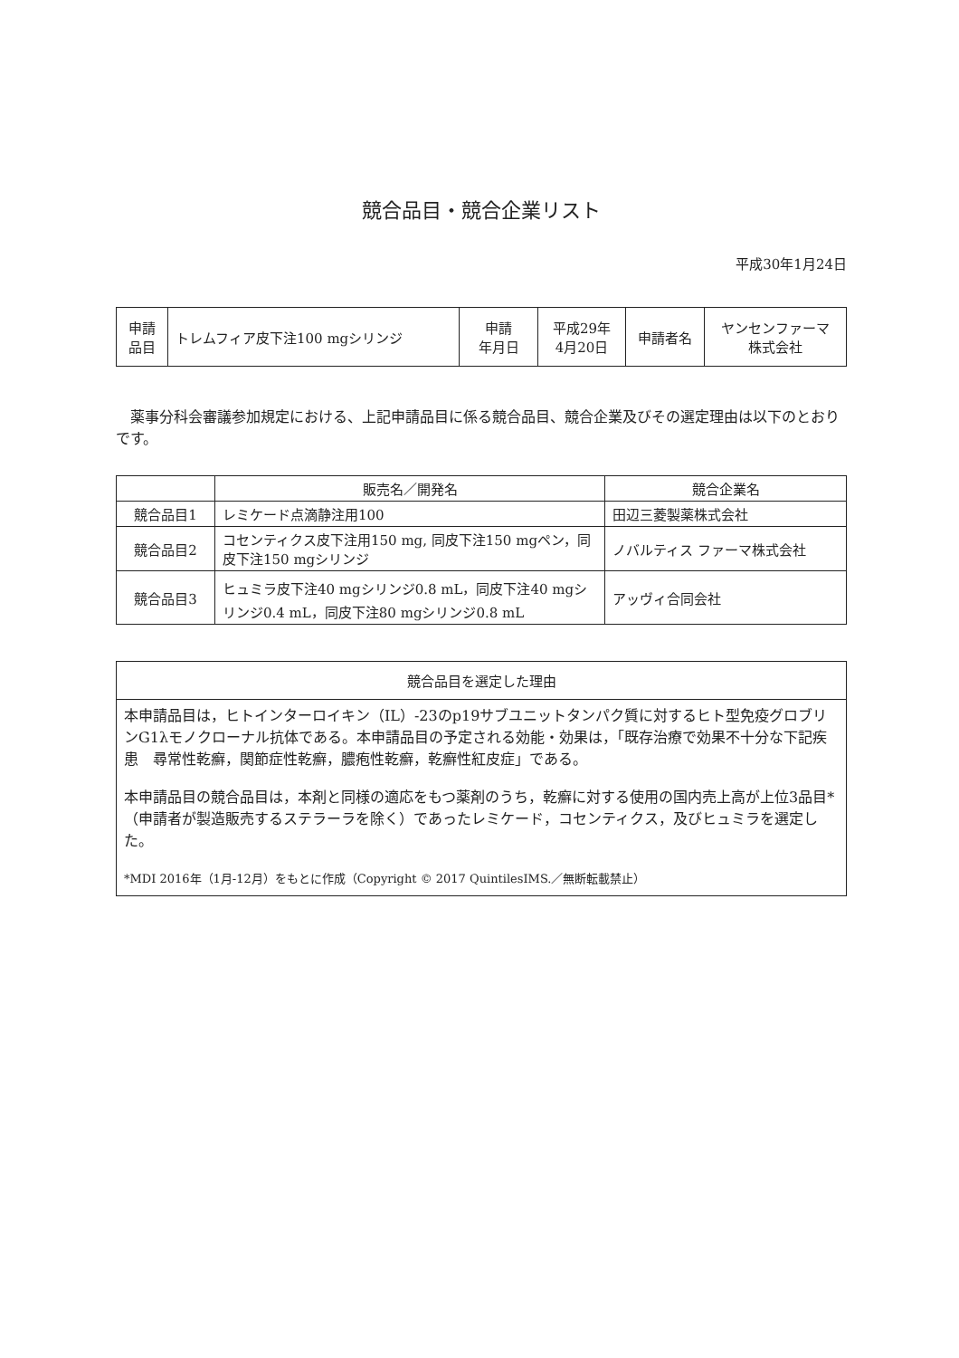競合品目・競合企業リスト
平成30年1月24日
| 申請 品目 | トレムフィア皮下注100 mgシリンジ | 申請 年月日 | 平成29年 4月20日 | 申請者名 | ヤンセンファーマ 株式会社 |
薬事分科会審議参加規定における、上記申請品目に係る競合品目、競合企業及びその選定理由は以下のとおりです。
| | 販売名／開発名 | 競合企業名 |
| --- | --- | --- |
| 競合品目1 | レミケード点滴静注用100 | 田辺三菱製薬株式会社 |
| 競合品目2 | コセンティクス皮下注用150 mg, 同皮下注150 mgペン，同皮下注150 mgシリンジ | ノバルティス ファーマ株式会社 |
| 競合品目3 | ヒュミラ皮下注40 mgシリンジ0.8 mL，同皮下注40 mgシリンジ0.4 mL，同皮下注80 mgシリンジ0.8 mL | アッヴィ合同会社 |
| 競合品目を選定した理由 |
| --- |
| 本申請品目は，ヒトインターロイキン（IL）-23のp19サブユニットタンパク質に対するヒト型免疫グロブリンG1λモノクローナル抗体である。本申請品目の予定される効能・効果は，「既存治療で効果不十分な下記疾患 尋常性乾癬，関節症性乾癬，膿疱性乾癬，乾癬性紅皮症」である。 本申請品目の競合品目は，本剤と同様の適応をもつ薬剤のうち，乾癬に対する使用の国内売上高が上位3品目*（申請者が製造販売するステラーラを除く）であったレミケード，コセンティクス，及びヒュミラを選定した。 *MDI 2016年（1月-12月）をもとに作成（Copyright © 2017 QuintilesIMS.／無断転載禁止） |